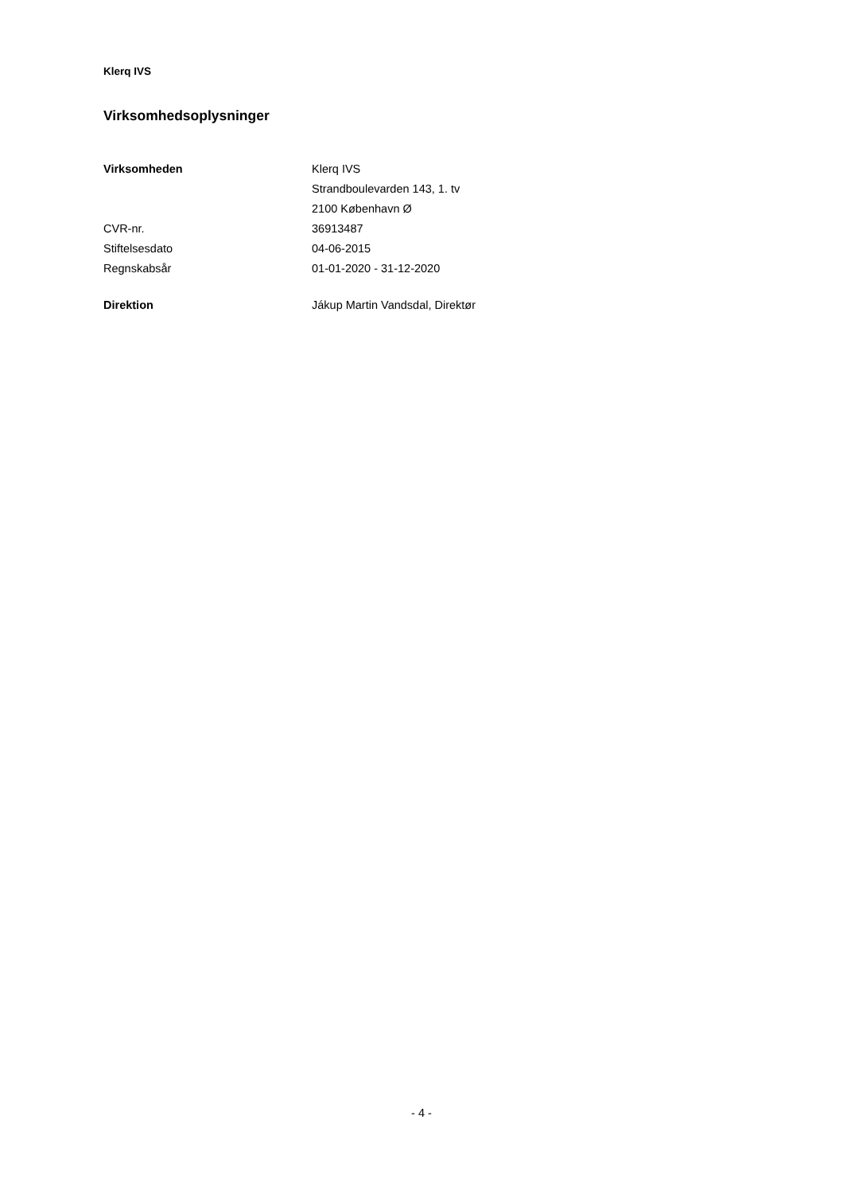Klerq IVS
Virksomhedsoplysninger
| Virksomheden | Klerq IVS |
| | Strandboulevarden 143, 1. tv |
| | 2100 København Ø |
| CVR-nr. | 36913487 |
| Stiftelsesdato | 04-06-2015 |
| Regnskabsår | 01-01-2020 - 31-12-2020 |
| Direktion | Jákup Martin Vandsdal, Direktør |
- 4 -